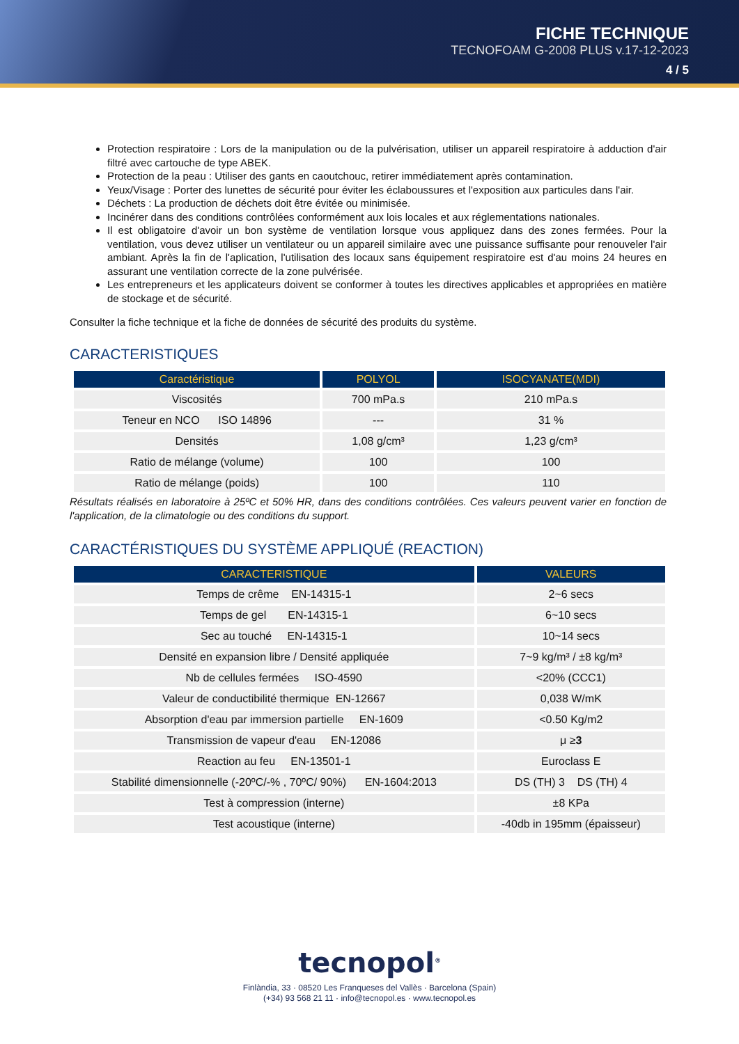FICHE TECHNIQUE
TECNOFOAM G-2008 PLUS v.17-12-2023
4 / 5
Protection respiratoire : Lors de la manipulation ou de la pulvérisation, utiliser un appareil respiratoire à adduction d'air filtré avec cartouche de type ABEK.
Protection de la peau : Utiliser des gants en caoutchouc, retirer immédiatement après contamination.
Yeux/Visage : Porter des lunettes de sécurité pour éviter les éclaboussures et l'exposition aux particules dans l'air.
Déchets : La production de déchets doit être évitée ou minimisée.
Incinérer dans des conditions contrôlées conformément aux lois locales et aux réglementations nationales.
Il est obligatoire d'avoir un bon système de ventilation lorsque vous appliquez dans des zones fermées. Pour la ventilation, vous devez utiliser un ventilateur ou un appareil similaire avec une puissance suffisante pour renouveler l'air ambiant. Après la fin de l'aplication, l'utilisation des locaux sans équipement respiratoire est d'au moins 24 heures en assurant une ventilation correcte de la zone pulvérisée.
Les entrepreneurs et les applicateurs doivent se conformer à toutes les directives applicables et appropriées en matière de stockage et de sécurité.
Consulter la fiche technique et la fiche de données de sécurité des produits du système.
CARACTERISTIQUES
| Caractéristique | POLYOL | ISOCYANATE(MDI) |
| --- | --- | --- |
| Viscosités | 700 mPa.s | 210 mPa.s |
| Teneur en NCO ISO 14896 | --- | 31 % |
| Densités | 1,08 g/cm³ | 1,23 g/cm³ |
| Ratio de mélange (volume) | 100 | 100 |
| Ratio de mélange (poids) | 100 | 110 |
Résultats réalisés en laboratoire à 25ºC et 50% HR, dans des conditions contrôlées. Ces valeurs peuvent varier en fonction de l'application, de la climatologie ou des conditions du support.
CARACTÉRISTIQUES DU SYSTÈME APPLIQUÉ (REACTION)
| CARACTERISTIQUE | VALEURS |
| --- | --- |
| Temps de crême EN-14315-1 | 2~6 secs |
| Temps de gel EN-14315-1 | 6~10 secs |
| Sec au touché EN-14315-1 | 10~14 secs |
| Densité en expansion libre / Densité appliquée | 7~9 kg/m³ / ±8 kg/m³ |
| Nb de cellules fermées ISO-4590 | <20% (CCC1) |
| Valeur de conductibilité thermique EN-12667 | 0,038 W/mK |
| Absorption d'eau par immersion partielle EN-1609 | <0.50 Kg/m2 |
| Transmission de vapeur d'eau EN-12086 | μ ≥ 3 |
| Reaction au feu EN-13501-1 | Euroclass E |
| Stabilité dimensionnelle (-20ºC/-% , 70ºC/ 90%) EN-1604:2013 | DS (TH) 3 DS (TH) 4 |
| Test à compression (interne) | ±8 KPa |
| Test acoustique (interne) | -40db in 195mm (épaisseur) |
tecnopol<sup>®</sup>
Finlàndia, 33 · 08520 Les Franqueses del Vallès · Barcelona (Spain)
(+34) 93 568 21 11 · info@tecnopol.es · www.tecnopol.es